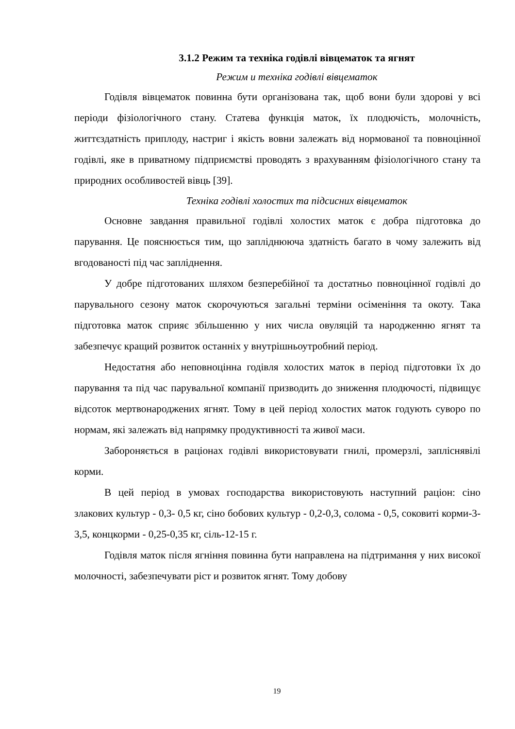3.1.2 Режим та техніка годівлі вівцематок та ягнят
Режим и техніка годівлі вівцематок
Годівля вівцематок повинна бути організована так, щоб вони були здорові у всі періоди фізіологічного стану. Статева функція маток, їх плодючість, молочність, життєздатність приплоду, настриг і якість вовни залежать від нормованої та повноцінної годівлі, яке в приватному підприємстві проводять з врахуванням фізіологічного стану та природних особливостей вівць [39].
Техніка годівлі холостих та підсисних вівцематок
Основне завдання правильної годівлі холостих маток є добра підготовка до парування. Це пояснюється тим, що запліднююча здатність багато в чому залежить від вгодованості під час запліднення.
У добре підготованих шляхом безперебійної та достатньо повноцінної годівлі до парувального сезону маток скорочуються загальні терміни осіменіння та окоту. Така підготовка маток сприяє збільшенню у них числа овуляцій та народженню ягнят та забезпечує кращий розвиток останніх у внутрішньоутробний період.
Недостатня або неповноцінна годівля холостих маток в період підготовки їх до парування та під час парувальної компанії призводить до зниження плодючості, підвищує відсоток мертвонароджених ягнят. Тому в цей період холостих маток годують суворо по нормам, які залежать від напрямку продуктивності та живої маси.
Забороняється в раціонах годівлі використовувати гнилі, промерзлі, запліснявілі корми.
В цей період в умовах господарства використовують наступний раціон: сіно злакових культур - 0,3- 0,5 кг, сіно бобових культур - 0,2-0,3, солома - 0,5, соковиті корми-3-3,5, концкорми - 0,25-0,35 кг, сіль-12-15 г.
Годівля маток після ягніння повинна бути направлена на підтримання у них високої молочності, забезпечувати ріст и розвиток ягнят. Тому добову
19